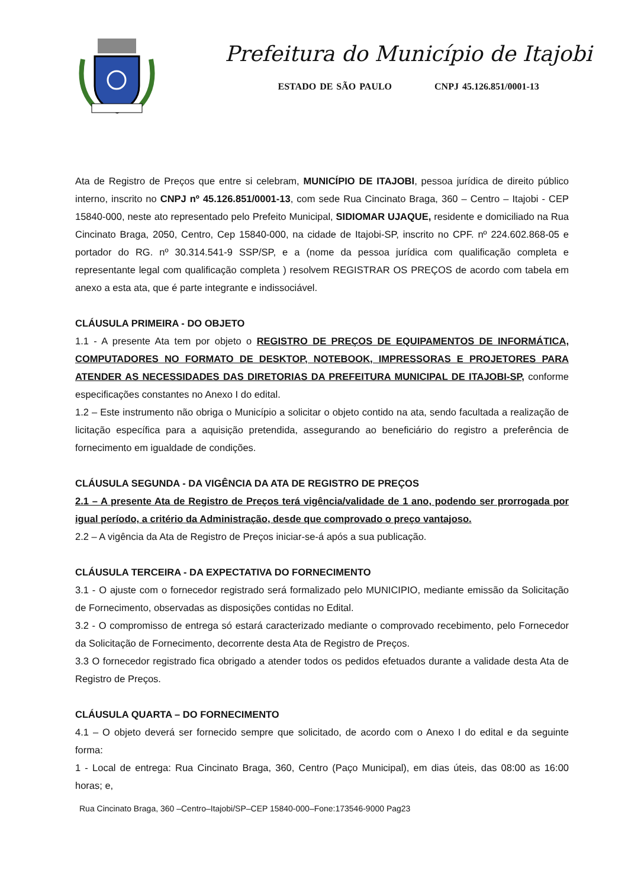Prefeitura do Município de Itajobi
ESTADO DE SÃO PAULO CNPJ 45.126.851/0001-13
Ata de Registro de Preços que entre si celebram, MUNICÍPIO DE ITAJOBI, pessoa jurídica de direito público interno, inscrito no CNPJ nº 45.126.851/0001-13, com sede Rua Cincinato Braga, 360 – Centro – Itajobi - CEP 15840-000, neste ato representado pelo Prefeito Municipal, SIDIOMAR UJAQUE, residente e domiciliado na Rua Cincinato Braga, 2050, Centro, Cep 15840-000, na cidade de Itajobi-SP, inscrito no CPF. nº 224.602.868-05 e portador do RG. nº 30.314.541-9 SSP/SP, e a (nome da pessoa jurídica com qualificação completa e representante legal com qualificação completa ) resolvem REGISTRAR OS PREÇOS de acordo com tabela em anexo a esta ata, que é parte integrante e indissociável.
CLÁUSULA PRIMEIRA - DO OBJETO
1.1 - A presente Ata tem por objeto o REGISTRO DE PREÇOS DE EQUIPAMENTOS DE INFORMÁTICA, COMPUTADORES NO FORMATO DE DESKTOP, NOTEBOOK, IMPRESSORAS E PROJETORES PARA ATENDER AS NECESSIDADES DAS DIRETORIAS DA PREFEITURA MUNICIPAL DE ITAJOBI-SP, conforme especificações constantes no Anexo I do edital.
1.2 – Este instrumento não obriga o Município a solicitar o objeto contido na ata, sendo facultada a realização de licitação específica para a aquisição pretendida, assegurando ao beneficiário do registro a preferência de fornecimento em igualdade de condições.
CLÁUSULA SEGUNDA - DA VIGÊNCIA DA ATA DE REGISTRO DE PREÇOS
2.1 – A presente Ata de Registro de Preços terá vigência/validade de 1 ano, podendo ser prorrogada por igual período, a critério da Administração, desde que comprovado o preço vantajoso.
2.2 – A vigência da Ata de Registro de Preços iniciar-se-á após a sua publicação.
CLÁUSULA TERCEIRA - DA EXPECTATIVA DO FORNECIMENTO
3.1 - O ajuste com o fornecedor registrado será formalizado pelo MUNICIPIO, mediante emissão da Solicitação de Fornecimento, observadas as disposições contidas no Edital.
3.2 - O compromisso de entrega só estará caracterizado mediante o comprovado recebimento, pelo Fornecedor da Solicitação de Fornecimento, decorrente desta Ata de Registro de Preços.
3.3 O fornecedor registrado fica obrigado a atender todos os pedidos efetuados durante a validade desta Ata de Registro de Preços.
CLÁUSULA QUARTA – DO FORNECIMENTO
4.1 – O objeto deverá ser fornecido sempre que solicitado, de acordo com o Anexo I do edital e da seguinte forma:
1 - Local de entrega: Rua Cincinato Braga, 360, Centro (Paço Municipal), em dias úteis, das 08:00 as 16:00 horas; e,
Rua Cincinato Braga, 360 –Centro–Itajobi/SP–CEP 15840-000–Fone:173546-9000 Pag23